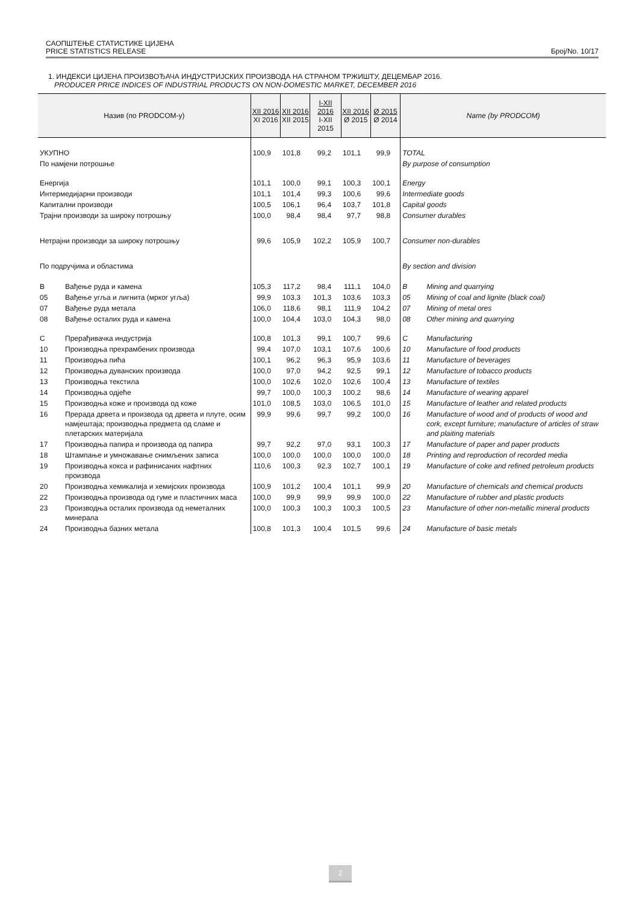САОПШТЕЊЕ СТАТИСТИКЕ ЦИЈЕНА
PRICE STATISTICS RELEASE
Број/No. 10/17
1. ИНДЕКСИ ЦИЈЕНА ПРОИЗВОЂАЧА ИНДУСТРИЈСКИХ ПРОИЗВОДА НА СТРАНОМ ТРЖИШТУ, ДЕЦЕМБАР 2016.
PRODUCER PRICE INDICES OF INDUSTRIAL PRODUCTS ON NON-DOMESTIC MARKET, DECEMBER 2016
| Назив (по PRODCOM-у) | | XII 2016 XI 2016 | XII 2016 XII 2015 | I-XII 2016 I-XII 2015 | XII 2016 Ø 2015 | Ø 2015 Ø 2014 | Name (by PRODCOM) | |
| --- | --- | --- | --- | --- | --- | --- | --- | --- |
| УКУПНО | | 100,9 | 101,8 | 99,2 | 101,1 | 99,9 | TOTAL | |
| По намјени потрошње | | | | | | | By purpose of consumption | |
| Енергија | | 101,1 | 100,0 | 99,1 | 100,3 | 100,1 | Energy | |
| Интермедијарни производи | | 101,1 | 101,4 | 99,3 | 100,6 | 99,6 | Intermediate goods | |
| Капитални производи | | 100,5 | 106,1 | 96,4 | 103,7 | 101,8 | Capital goods | |
| Трајни производи за широку потрошњу | | 100,0 | 98,4 | 98,4 | 97,7 | 98,8 | Consumer durables | |
| Нетрајни производи за широку потрошњу | | 99,6 | 105,9 | 102,2 | 105,9 | 100,7 | Consumer non-durables | |
| По подручјима и областима | | | | | | | By section and division | |
| B | Вађење руда и камена | 105,3 | 117,2 | 98,4 | 111,1 | 104,0 | B | Mining and quarrying |
| 05 | Вађење угља и лигнита (мрког угља) | 99,9 | 103,3 | 101,3 | 103,6 | 103,3 | 05 | Mining of coal and lignite (black coal) |
| 07 | Вађење руда метала | 106,0 | 118,6 | 98,1 | 111,9 | 104,2 | 07 | Mining of metal ores |
| 08 | Вађење осталих руда и камена | 100,0 | 104,4 | 103,0 | 104,3 | 98,0 | 08 | Other mining and quarrying |
| C | Прерађивачка индустрија | 100,8 | 101,3 | 99,1 | 100,7 | 99,6 | C | Manufacturing |
| 10 | Производња прехрамбених производа | 99,4 | 107,0 | 103,1 | 107,6 | 100,6 | 10 | Manufacture of food products |
| 11 | Производња пића | 100,1 | 96,2 | 96,3 | 95,9 | 103,6 | 11 | Manufacture of beverages |
| 12 | Производња дуванских производа | 100,0 | 97,0 | 94,2 | 92,5 | 99,1 | 12 | Manufacture of tobacco products |
| 13 | Производња текстила | 100,0 | 102,6 | 102,0 | 102,6 | 100,4 | 13 | Manufacture of textiles |
| 14 | Производња одјеће | 99,7 | 100,0 | 100,3 | 100,2 | 98,6 | 14 | Manufacture of wearing apparel |
| 15 | Производња коже и производа од коже | 101,0 | 108,5 | 103,0 | 106,5 | 101,0 | 15 | Manufacture of leather and related products |
| 16 | Прерада дрвета и производа од дрвета и плуте, осим намјештаја; производња предмета од сламе и плетарских материјала | 99,9 | 99,6 | 99,7 | 99,2 | 100,0 | 16 | Manufacture of wood and of products of wood and cork, except furniture; manufacture of articles of straw and plaiting materials |
| 17 | Производња папира и производа од папира | 99,7 | 92,2 | 97,0 | 93,1 | 100,3 | 17 | Manufacture of paper and paper products |
| 18 | Штампање и умножавање снимљених записа | 100,0 | 100,0 | 100,0 | 100,0 | 100,0 | 18 | Printing and reproduction of recorded media |
| 19 | Производња кокса и рафинисаних нафтних производа | 110,6 | 100,3 | 92,3 | 102,7 | 100,1 | 19 | Manufacture of coke and refined petroleum products |
| 20 | Производња хемикалија и хемијских производа | 100,9 | 101,2 | 100,4 | 101,1 | 99,9 | 20 | Manufacture of chemicals and chemical products |
| 22 | Производња производа од гуме и пластичних маса | 100,0 | 99,9 | 99,9 | 99,9 | 100,0 | 22 | Manufacture of rubber and plastic products |
| 23 | Производња осталих производа од неметалних минерала | 100,0 | 100,3 | 100,3 | 100,3 | 100,5 | 23 | Manufacture of other non-metallic mineral products |
| 24 | Производња базних метала | 100,8 | 101,3 | 100,4 | 101,5 | 99,6 | 24 | Manufacture of basic metals |
2